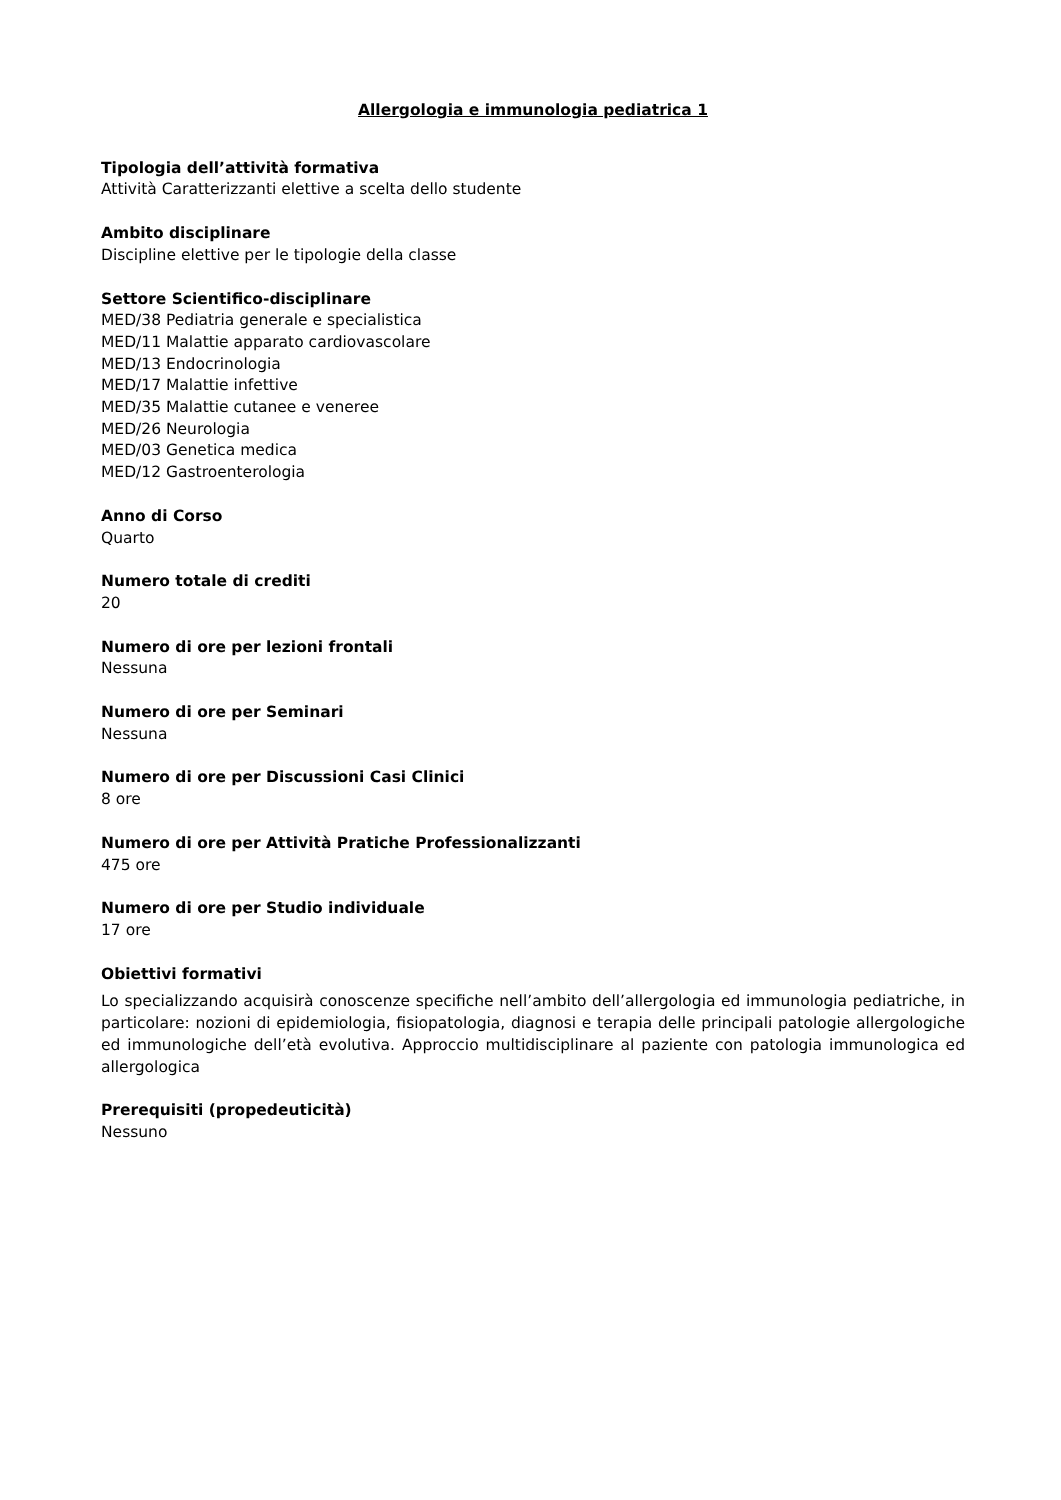Allergologia e immunologia pediatrica 1
Tipologia dell’attività formativa
Attività Caratterizzanti elettive a scelta dello studente
Ambito disciplinare
Discipline elettive per le tipologie della classe
Settore Scientifico-disciplinare
MED/38 Pediatria generale e specialistica
MED/11 Malattie apparato cardiovascolare
MED/13 Endocrinologia
MED/17 Malattie infettive
MED/35 Malattie cutanee e veneree
MED/26 Neurologia
MED/03 Genetica medica
MED/12 Gastroenterologia
Anno di Corso
Quarto
Numero totale di crediti
20
Numero di ore per lezioni frontali
Nessuna
Numero di ore per Seminari
Nessuna
Numero di ore per Discussioni Casi Clinici
8 ore
Numero di ore per Attività Pratiche Professionalizzanti
475 ore
Numero di ore per Studio individuale
17 ore
Obiettivi formativi
Lo specializzando acquisirà conoscenze specifiche nell’ambito dell’allergologia ed immunologia pediatriche, in particolare: nozioni di epidemiologia, fisiopatologia, diagnosi e terapia delle principali patologie allergologiche ed immunologiche dell’età evolutiva. Approccio multidisciplinare al paziente con patologia immunologica ed allergologica
Prerequisiti (propedeuticità)
Nessuno